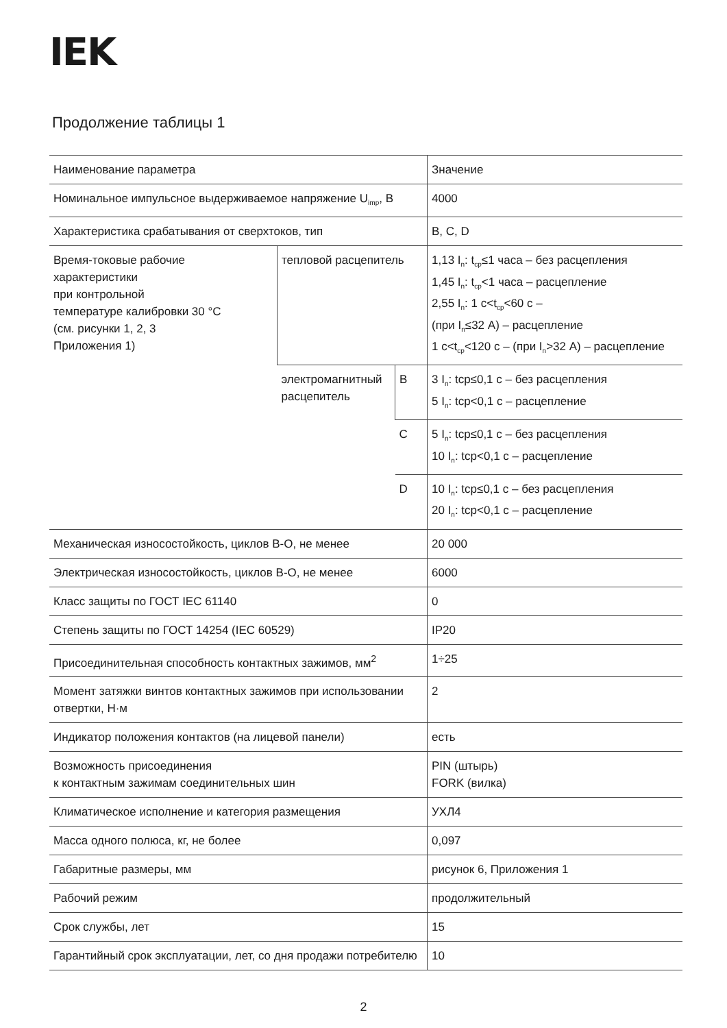IEK
Продолжение таблицы 1
| Наименование параметра | | | Значение |
| Номинальное импульсное выдерживаемое напряжение U<sub>imp</sub>, В | | | 4000 |
| Характеристика срабатывания от сверхтоков, тип | | | B, C, D |
| Время-токовые рабочие характеристики при контрольной температуре калибровки 30 °С (см. рисунки 1, 2, 3 Приложения 1) | тепловой расцепитель | | 1,13 I<sub>n</sub>: t<sub>ср</sub>≤1 часа – без расцепления 1,45 I<sub>n</sub>: t<sub>ср</sub><1 часа – расцепление 2,55 I<sub>n</sub>: 1 с<t<sub>ср</sub><60 с – (при I<sub>n</sub>≤32 А) – расцепление 1 с<t<sub>ср</sub><120 с – (при I<sub>n</sub>>32 А) – расцепление |
| | электромагнитный расцепитель | B | 3 I<sub>n</sub>: tср≤0,1 с – без расцепления 5 I<sub>n</sub>: tср<0,1 с – расцепление |
| | | C | 5 I<sub>n</sub>: tср≤0,1 с – без расцепления 10 I<sub>n</sub>: tср<0,1 с – расцепление |
| | | D | 10 I<sub>n</sub>: tср≤0,1 с – без расцепления 20 I<sub>n</sub>: tср<0,1 с – расцепление |
| Механическая износостойкость, циклов В-О, не менее | | | 20 000 |
| Электрическая износостойкость, циклов В-О, не менее | | | 6000 |
| Класс защиты по ГОСТ IEC 61140 | | | 0 |
| Степень защиты по ГОСТ 14254 (IEC 60529) | | | IP20 |
| Присоединительная способность контактных зажимов, мм<sup>2</sup> | | | 1÷25 |
| Момент затяжки винтов контактных зажимов при использовании отвертки, Н·м | | | 2 |
| Индикатор положения контактов (на лицевой панели) | | | есть |
| Возможность присоединения к контактным зажимам соединительных шин | | | PIN (штырь) FORK (вилка) |
| Климатическое исполнение и категория размещения | | | УХЛ4 |
| Масса одного полюса, кг, не более | | | 0,097 |
| Габаритные размеры, мм | | | рисунок 6, Приложения 1 |
| Рабочий режим | | | продолжительный |
| Срок службы, лет | | | 15 |
| Гарантийный срок эксплуатации, лет, со дня продажи потребителю | | | 10 |
2